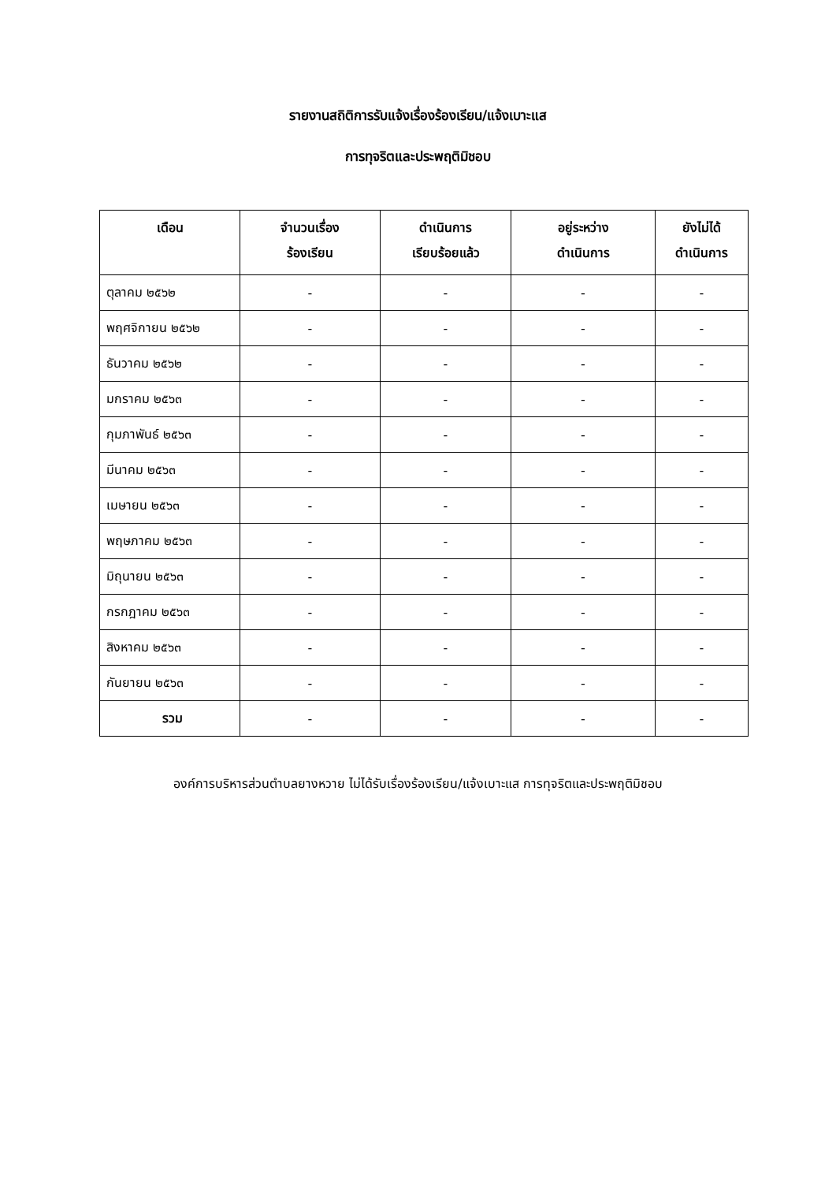รายงานสถิติการรับแจ้งเรื่องร้องเรียน/แจ้งเบาะแส
การทุจริตและประพฤติมิชอบ
| เดือน | จำนวนเรื่อง ร้องเรียน | ดำเนินการ เรียบร้อยแล้ว | อยู่ระหว่าง ดำเนินการ | ยังไม่ได้ ดำเนินการ |
| --- | --- | --- | --- | --- |
| ตุลาคม ๒๕๖๒ | - | - | - | - |
| พฤศจิกายน ๒๕๖๒ | - | - | - | - |
| ธันวาคม ๒๕๖๒ | - | - | - | - |
| มกราคม ๒๕๖๓ | - | - | - | - |
| กุมภาพันธ์ ๒๕๖๓ | - | - | - | - |
| มีนาคม ๒๕๖๓ | - | - | - | - |
| เมษายน ๒๕๖๓ | - | - | - | - |
| พฤษภาคม ๒๕๖๓ | - | - | - | - |
| มิถุนายน ๒๕๖๓ | - | - | - | - |
| กรกฎาคม ๒๕๖๓ | - | - | - | - |
| สิงหาคม ๒๕๖๓ | - | - | - | - |
| กันยายน ๒๕๖๓ | - | - | - | - |
| รวม | - | - | - | - |
องค์การบริหารส่วนตำบลยางหวาย ไม่ได้รับเรื่องร้องเรียน/แจ้งเบาะแส การทุจริตและประพฤติมิชอบ